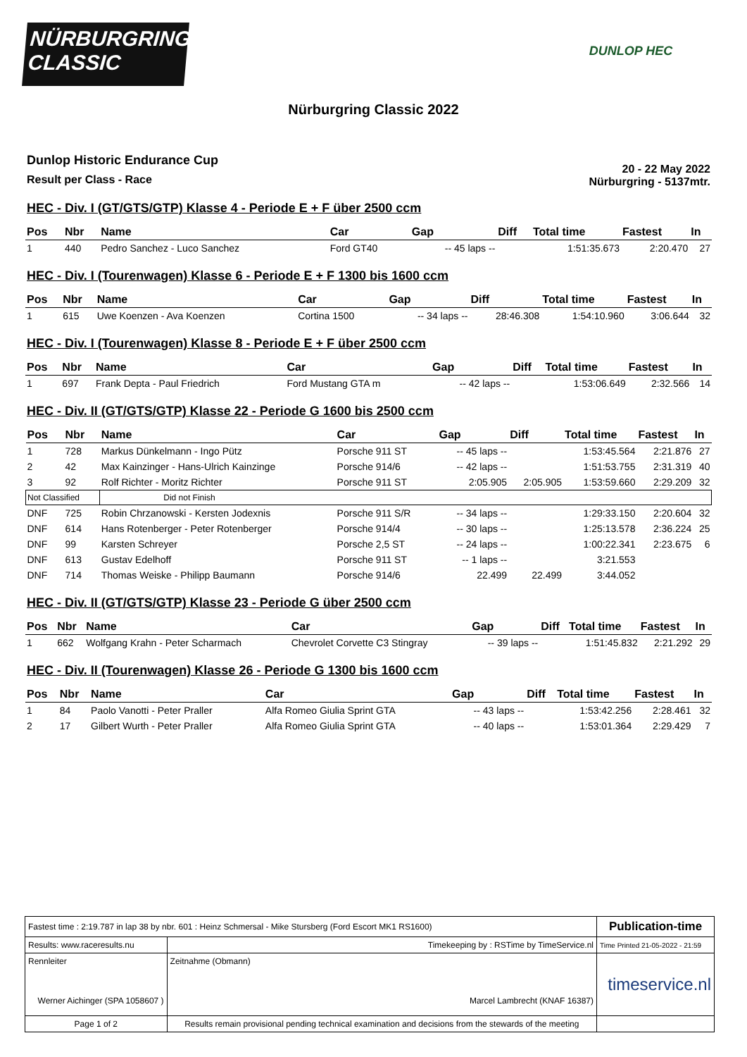NÜRBURGRING
CLASSIC
DUNLOP HEC
Nürburgring Classic 2022
Dunlop Historic Endurance Cup
Result per Class - Race
20 - 22 May 2022
Nürburgring - 5137mtr.
HEC - Div. I (GT/GTS/GTP) Klasse 4 - Periode E + F über 2500 ccm
| Pos | Nbr | Name | Car | Gap | Diff | Total time | Fastest | In |
| --- | --- | --- | --- | --- | --- | --- | --- | --- |
| 1 | 440 | Pedro Sanchez - Luco Sanchez | Ford GT40 | -- 45 laps -- | | 1:51:35.673 | 2:20.470 | 27 |
HEC - Div. I (Tourenwagen) Klasse 6 - Periode E + F 1300 bis 1600 ccm
| Pos | Nbr | Name | Car | Gap | Diff | Total time | Fastest | In |
| --- | --- | --- | --- | --- | --- | --- | --- | --- |
| 1 | 615 | Uwe Koenzen - Ava Koenzen | Cortina 1500 | -- 34 laps -- | 28:46.308 | 1:54:10.960 | 3:06.644 | 32 |
HEC - Div. I (Tourenwagen) Klasse 8 - Periode E + F über 2500 ccm
| Pos | Nbr | Name | Car | Gap | Diff | Total time | Fastest | In |
| --- | --- | --- | --- | --- | --- | --- | --- | --- |
| 1 | 697 | Frank Depta - Paul Friedrich | Ford Mustang GTA m | -- 42 laps -- | | 1:53:06.649 | 2:32.566 | 14 |
HEC - Div. II (GT/GTS/GTP) Klasse 22 - Periode G 1600 bis 2500 ccm
| Pos | Nbr | Name | Car | Gap | Diff | Total time | Fastest | In |
| --- | --- | --- | --- | --- | --- | --- | --- | --- |
| 1 | 728 | Markus Dünkelmann - Ingo Pütz | Porsche 911 ST | -- 45 laps -- | | 1:53:45.564 | 2:21.876 | 27 |
| 2 | 42 | Max Kainzinger - Hans-Ulrich Kainzinge | Porsche 914/6 | -- 42 laps -- | | 1:51:53.755 | 2:31.319 | 40 |
| 3 | 92 | Rolf Richter - Moritz Richter | Porsche 911 ST | 2:05.905 | 2:05.905 | 1:53:59.660 | 2:29.209 | 32 |
| Not Classified | | Did not Finish | | | | | | |
| DNF | 725 | Robin Chrzanowski - Kersten Jodexnis | Porsche 911 S/R | -- 34 laps -- | | 1:29:33.150 | 2:20.604 | 32 |
| DNF | 614 | Hans Rotenberger - Peter Rotenberger | Porsche 914/4 | -- 30 laps -- | | 1:25:13.578 | 2:36.224 | 25 |
| DNF | 99 | Karsten Schreyer | Porsche 2,5 ST | -- 24 laps -- | | 1:00:22.341 | 2:23.675 | 6 |
| DNF | 613 | Gustav Edelhoff | Porsche 911 ST | -- 1 laps -- | | 3:21.553 | | |
| DNF | 714 | Thomas Weiske - Philipp Baumann | Porsche 914/6 | 22.499 | 22.499 | 3:44.052 | | |
HEC - Div. II (GT/GTS/GTP) Klasse 23 - Periode G über 2500 ccm
| Pos | Nbr | Name | Car | Gap | Diff | Total time | Fastest | In |
| --- | --- | --- | --- | --- | --- | --- | --- | --- |
| 1 | 662 | Wolfgang Krahn - Peter Scharmach | Chevrolet Corvette C3 Stingray | -- 39 laps -- | | 1:51:45.832 | 2:21.292 | 29 |
HEC - Div. II (Tourenwagen) Klasse 26 - Periode G 1300 bis 1600 ccm
| Pos | Nbr | Name | Car | Gap | Diff | Total time | Fastest | In |
| --- | --- | --- | --- | --- | --- | --- | --- | --- |
| 1 | 84 | Paolo Vanotti - Peter Praller | Alfa Romeo Giulia Sprint GTA | -- 43 laps -- | | 1:53:42.256 | 2:28.461 | 32 |
| 2 | 17 | Gilbert Wurth - Peter Praller | Alfa Romeo Giulia Sprint GTA | -- 40 laps -- | | 1:53:01.364 | 2:29.429 | 7 |
| Fastest time : 2:19.787 in lap 38 by nbr. 601 : Heinz Schmersal - Mike Stursberg (Ford Escort MK1 RS1600) | | | Publication-time |
| Results: www.raceresults.nu | | Timekeeping by : RSTime by TimeService.nl | Time Printed 21-05-2022 - 21:59 |
| Rennleiter Werner Aichinger (SPA 1058607 ) | | Zeitnahme (Obmann) Marcel Lambrecht (KNAF 16387) | timeservice.nl |
| Page 1 of 2 | Results remain provisional pending technical examination and decisions from the stewards of the meeting | | |